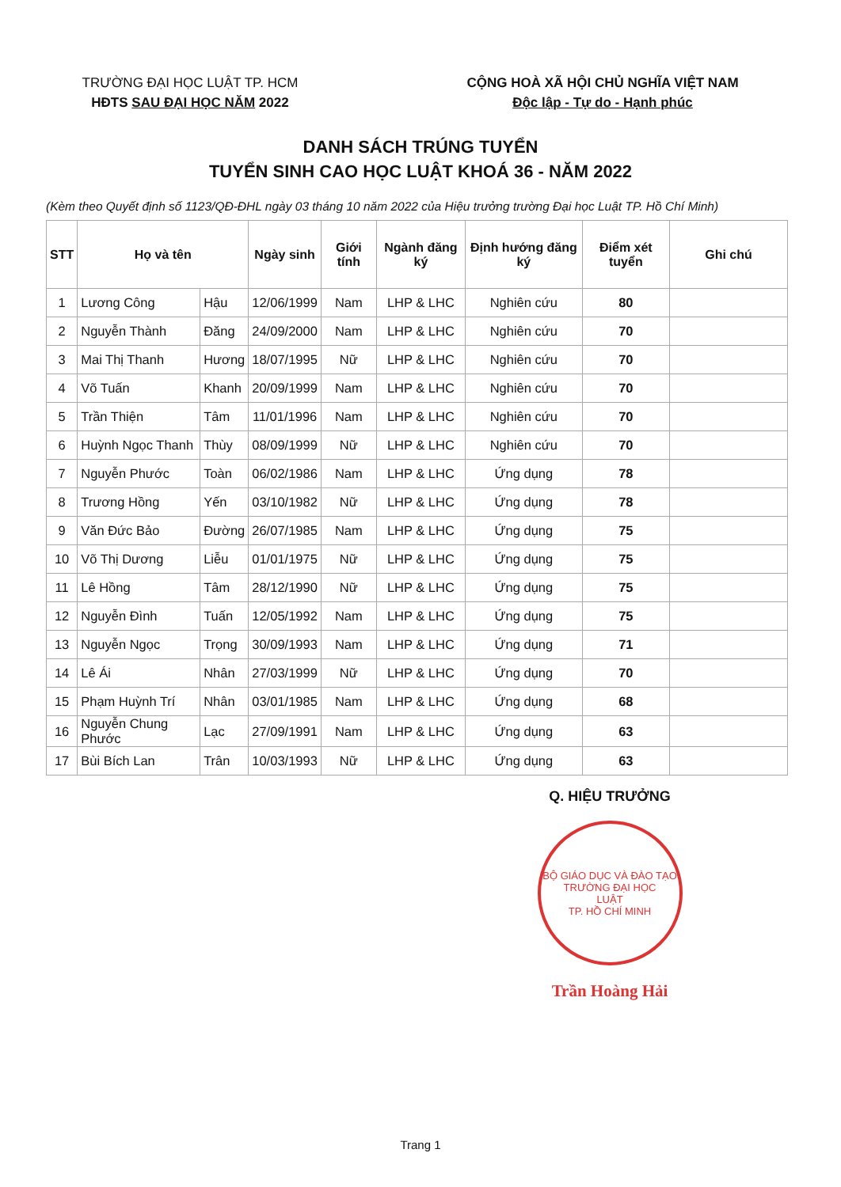TRƯỜNG ĐẠI HỌC LUẬT TP. HCM
HĐTS SAU ĐẠI HỌC NĂM 2022
CỘNG HOÀ XÃ HỘI CHỦ NGHĨA VIỆT NAM
Độc lập - Tự do - Hạnh phúc
DANH SÁCH TRÚNG TUYỂN
TUYỂN SINH CAO HỌC LUẬT KHOÁ 36 - NĂM 2022
(Kèm theo Quyết định số 1123/QĐ-ĐHL ngày 03 tháng 10 năm 2022 của Hiệu trưởng trường Đại học Luật TP. Hồ Chí Minh)
| STT | Họ và tên | | Ngày sinh | Giới tính | Ngành đăng ký | Định hướng đăng ký | Điểm xét tuyển | Ghi chú |
| --- | --- | --- | --- | --- | --- | --- | --- | --- |
| 1 | Lương Công | Hậu | 12/06/1999 | Nam | LHP & LHC | Nghiên cứu | 80 | |
| 2 | Nguyễn Thành | Đăng | 24/09/2000 | Nam | LHP & LHC | Nghiên cứu | 70 | |
| 3 | Mai Thị Thanh | Hương | 18/07/1995 | Nữ | LHP & LHC | Nghiên cứu | 70 | |
| 4 | Võ Tuấn | Khanh | 20/09/1999 | Nam | LHP & LHC | Nghiên cứu | 70 | |
| 5 | Trần Thiện | Tâm | 11/01/1996 | Nam | LHP & LHC | Nghiên cứu | 70 | |
| 6 | Huỳnh Ngọc Thanh | Thùy | 08/09/1999 | Nữ | LHP & LHC | Nghiên cứu | 70 | |
| 7 | Nguyễn Phước | Toàn | 06/02/1986 | Nam | LHP & LHC | Ứng dụng | 78 | |
| 8 | Trương Hồng | Yến | 03/10/1982 | Nữ | LHP & LHC | Ứng dụng | 78 | |
| 9 | Văn Đức Bảo | Đường | 26/07/1985 | Nam | LHP & LHC | Ứng dụng | 75 | |
| 10 | Võ Thị Dương | Liễu | 01/01/1975 | Nữ | LHP & LHC | Ứng dụng | 75 | |
| 11 | Lê Hồng | Tâm | 28/12/1990 | Nữ | LHP & LHC | Ứng dụng | 75 | |
| 12 | Nguyễn Đình | Tuấn | 12/05/1992 | Nam | LHP & LHC | Ứng dụng | 75 | |
| 13 | Nguyễn Ngọc | Trọng | 30/09/1993 | Nam | LHP & LHC | Ứng dụng | 71 | |
| 14 | Lê Ái | Nhân | 27/03/1999 | Nữ | LHP & LHC | Ứng dụng | 70 | |
| 15 | Phạm Huỳnh Trí | Nhân | 03/01/1985 | Nam | LHP & LHC | Ứng dụng | 68 | |
| 16 | Nguyễn Chung Phước | Lạc | 27/09/1991 | Nam | LHP & LHC | Ứng dụng | 63 | |
| 17 | Bùi Bích Lan | Trân | 10/03/1993 | Nữ | LHP & LHC | Ứng dụng | 63 | |
Q. HIỆU TRƯỞNG
BỘ GIÁO DỤC VÀ ĐÀO TẠO
TRƯỜNG ĐẠI HỌC
LUẬT
TP. HỒ CHÍ MINH
Trần Hoàng Hải
Trang 1